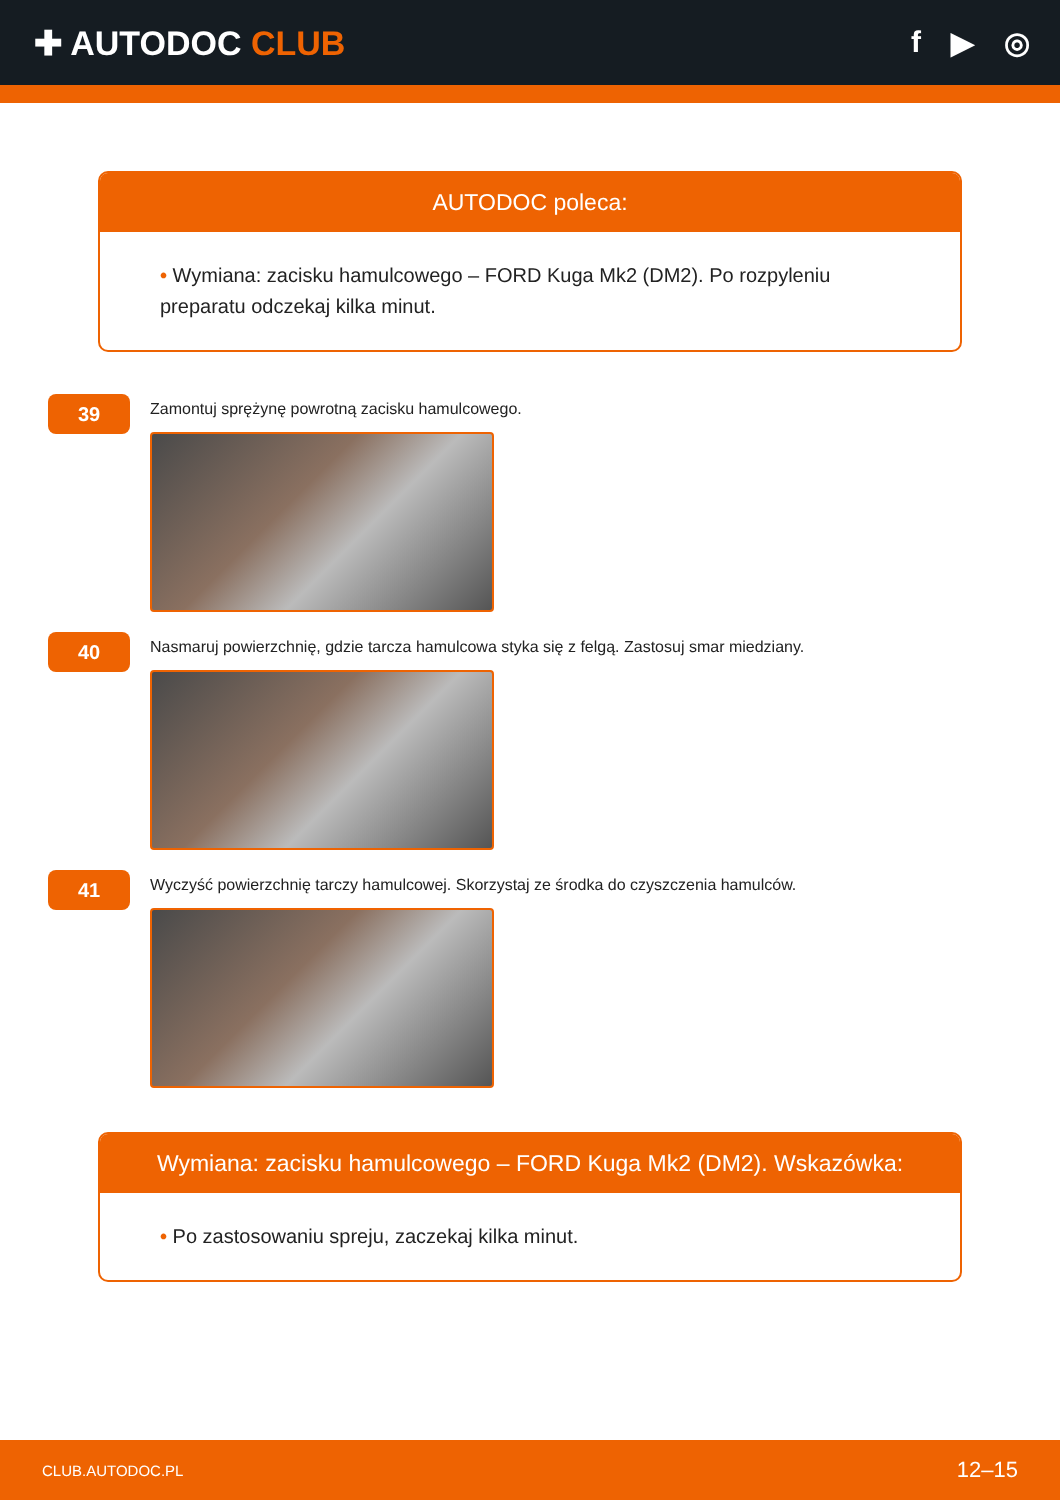✚ AUTODOC CLUB f ▶ ◎
AUTODOC poleca:
• Wymiana: zacisku hamulcowego – FORD Kuga Mk2 (DM2). Po rozpyleniu preparatu odczekaj kilka minut.
39
Zamontuj sprężynę powrotną zacisku hamulcowego.
40
Nasmaruj powierzchnię, gdzie tarcza hamulcowa styka się z felgą. Zastosuj smar miedziany.
41
Wyczyść powierzchnię tarczy hamulcowej. Skorzystaj ze środka do czyszczenia hamulców.
Wymiana: zacisku hamulcowego – FORD Kuga Mk2 (DM2). Wskazówka:
• Po zastosowaniu spreju, zaczekaj kilka minut.
CLUB.AUTODOC.PL 12–15